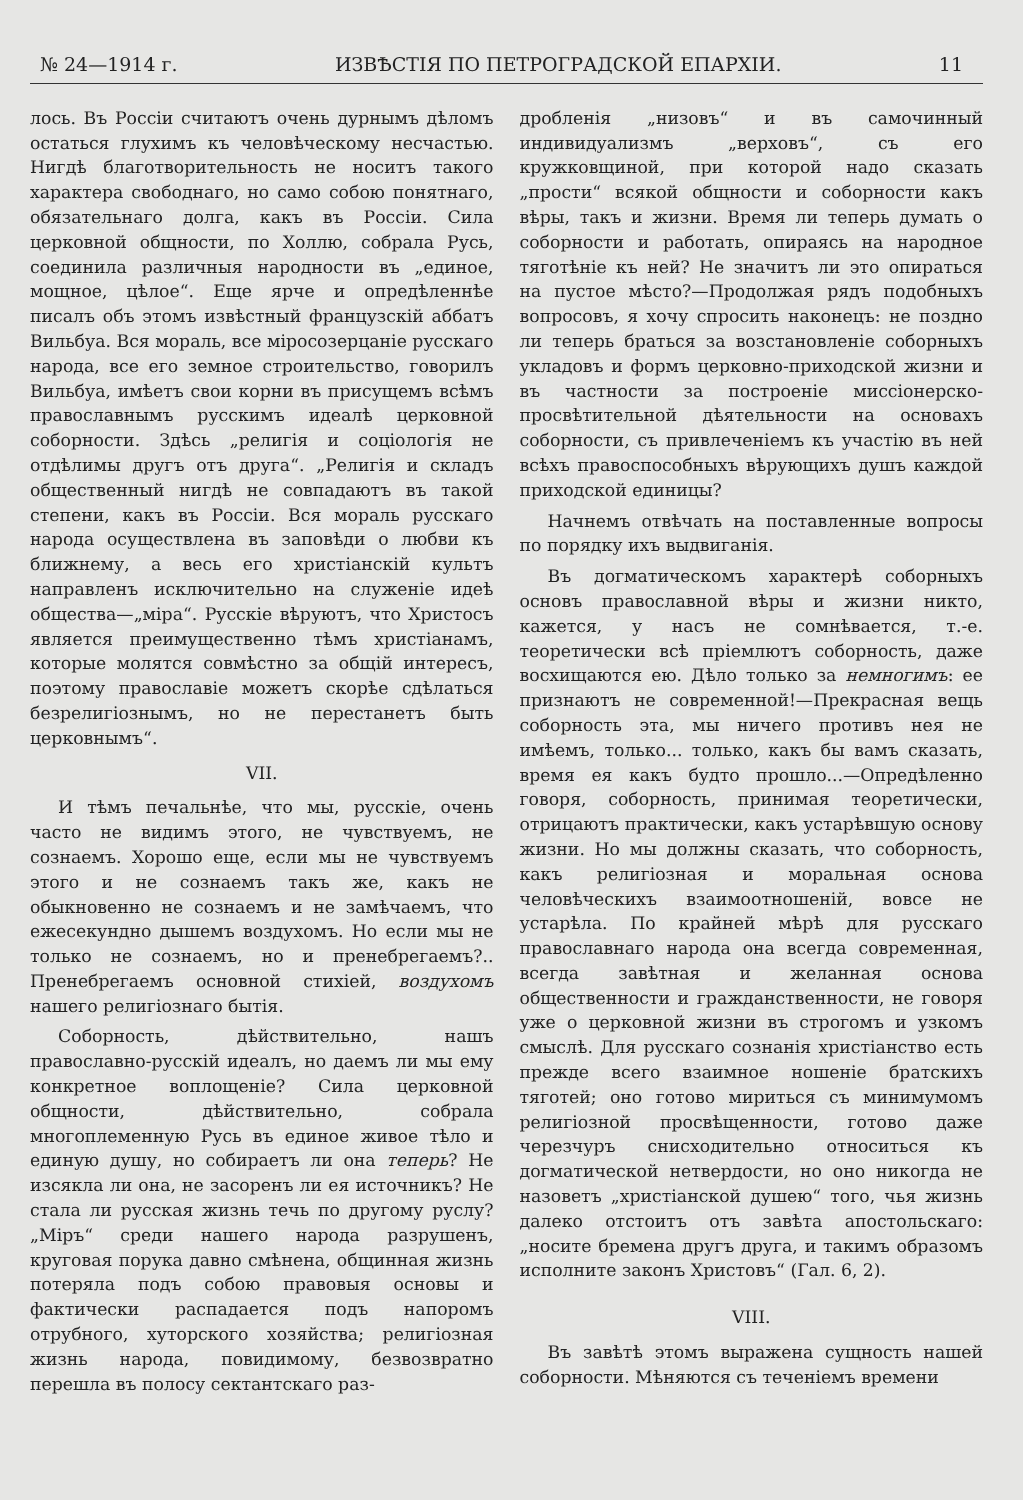№ 24—1914 г. ИЗВѢСТІЯ ПО ПЕТРОГРАДСКОЙ ЕПАРХІИ. 11
лось. Въ Россіи считаютъ очень дурнымъ дѣломъ остаться глухимъ къ человѣческому несчастью. Нигдѣ благотворительность не носитъ такого характера свободнаго, но само собою понятнаго, обязательнаго долга, какъ въ Россіи. Сила церковной общности, по Холлю, собрала Русь, соединила различныя народности въ „единое, мощное, цѣлое“. Еще ярче и опредѣленнѣе писалъ объ этомъ извѣстный французскій аббатъ Вильбуа. Вся мораль, все міросозерцаніе русскаго народа, все его земное строительство, говорилъ Вильбуа, имѣетъ свои корни въ присущемъ всѣмъ православнымъ русскимъ идеалѣ церковной соборности. Здѣсь „религія и соціологія не отдѣлимы другъ отъ друга“. „Религія и складъ общественный нигдѣ не совпадаютъ въ такой степени, какъ въ Россіи. Вся мораль русскаго народа осуществлена въ заповѣди о любви къ ближнему, а весь его христіанскій культъ направленъ исключительно на служеніе идеѣ общества—„міра“. Русскіе вѣруютъ, что Христосъ является преимущественно тѣмъ христіанамъ, которые молятся совмѣстно за общій интересъ, поэтому православіе можетъ скорѣе сдѣлаться безрелигіознымъ, но не перестанетъ быть церковнымъ“.
VII.
И тѣмъ печальнѣе, что мы, русскіе, очень часто не видимъ этого, не чувствуемъ, не сознаемъ. Хорошо еще, если мы не чувствуемъ этого и не сознаемъ такъ же, какъ не обыкновенно не сознаемъ и не замѣчаемъ, что ежесекундно дышемъ воздухомъ. Но если мы не только не сознаемъ, но и пренебрегаемъ?.. Пренебрегаемъ основной стихіей, воздухомъ нашего религіознаго бытія.
Соборность, дѣйствительно, нашъ православно-русскій идеалъ, но даемъ ли мы ему конкретное воплощеніе? Сила церковной общности, дѣйствительно, собрала многоплеменную Русь въ единое живое тѣло и единую душу, но собираетъ ли она теперь? Не изсякла ли она, не засоренъ ли ея источникъ? Не стала ли русская жизнь течь по другому руслу? „Міръ“ среди нашего народа разрушенъ, круговая порука давно смѣнена, общинная жизнь потеряла подъ собою правовыя основы и фактически распадается подъ напоромъ отрубного, хуторского хозяйства; религіозная жизнь народа, повидимому, безвозвратно перешла въ полосу сектантскаго раз-
дробленія „низовъ“ и въ самочинный индивидуализмъ „верховъ“, съ его кружковщиной, при которой надо сказать „прости“ всякой общности и соборности какъ вѣры, такъ и жизни. Время ли теперь думать о соборности и работать, опираясь на народное тяготѣніе къ ней? Не значитъ ли это опираться на пустое мѣсто?—Продолжая рядъ подобныхъ вопросовъ, я хочу спросить наконецъ: не поздно ли теперь браться за возстановленіе соборныхъ укладовъ и формъ церковно-приходской жизни и въ частности за построеніе миссіонерско-просвѣтительной дѣятельности на основахъ соборности, съ привлеченіемъ къ участію въ ней всѣхъ правоспособныхъ вѣрующихъ душъ каждой приходской единицы?
Начнемъ отвѣчать на поставленные вопросы по порядку ихъ выдвиганія.
Въ догматическомъ характерѣ соборныхъ основъ православной вѣры и жизни никто, кажется, у насъ не сомнѣвается, т.-е. теоретически всѣ пріемлютъ соборность, даже восхищаются ею. Дѣло только за немногимъ: ее признаютъ не современной!—Прекрасная вещь соборность эта, мы ничего противъ нея не имѣемъ, только... только, какъ бы вамъ сказать, время ея какъ будто прошло...—Опредѣленно говоря, соборность, принимая теоретически, отрицаютъ практически, какъ устарѣвшую основу жизни. Но мы должны сказать, что соборность, какъ религіозная и моральная основа человѣческихъ взаимоотношеній, вовсе не устарѣла. По крайней мѣрѣ для русскаго православнаго народа она всегда современная, всегда завѣтная и желанная основа общественности и гражданственности, не говоря уже о церковной жизни въ строгомъ и узкомъ смыслѣ. Для русскаго сознанія христіанство есть прежде всего взаимное ношеніе братскихъ тяготей; оно готово мириться съ минимумомъ религіозной просвѣщенности, готово даже черезчуръ снисходительно относиться къ догматической нетвердости, но оно никогда не назоветъ „христіанской душею“ того, чья жизнь далеко отстоитъ отъ завѣта апостольскаго: „носите бремена другъ друга, и такимъ образомъ исполните законъ Христовъ“ (Гал. 6, 2).
VIII.
Въ завѣтѣ этомъ выражена сущность нашей соборности. Мѣняются съ теченіемъ времени